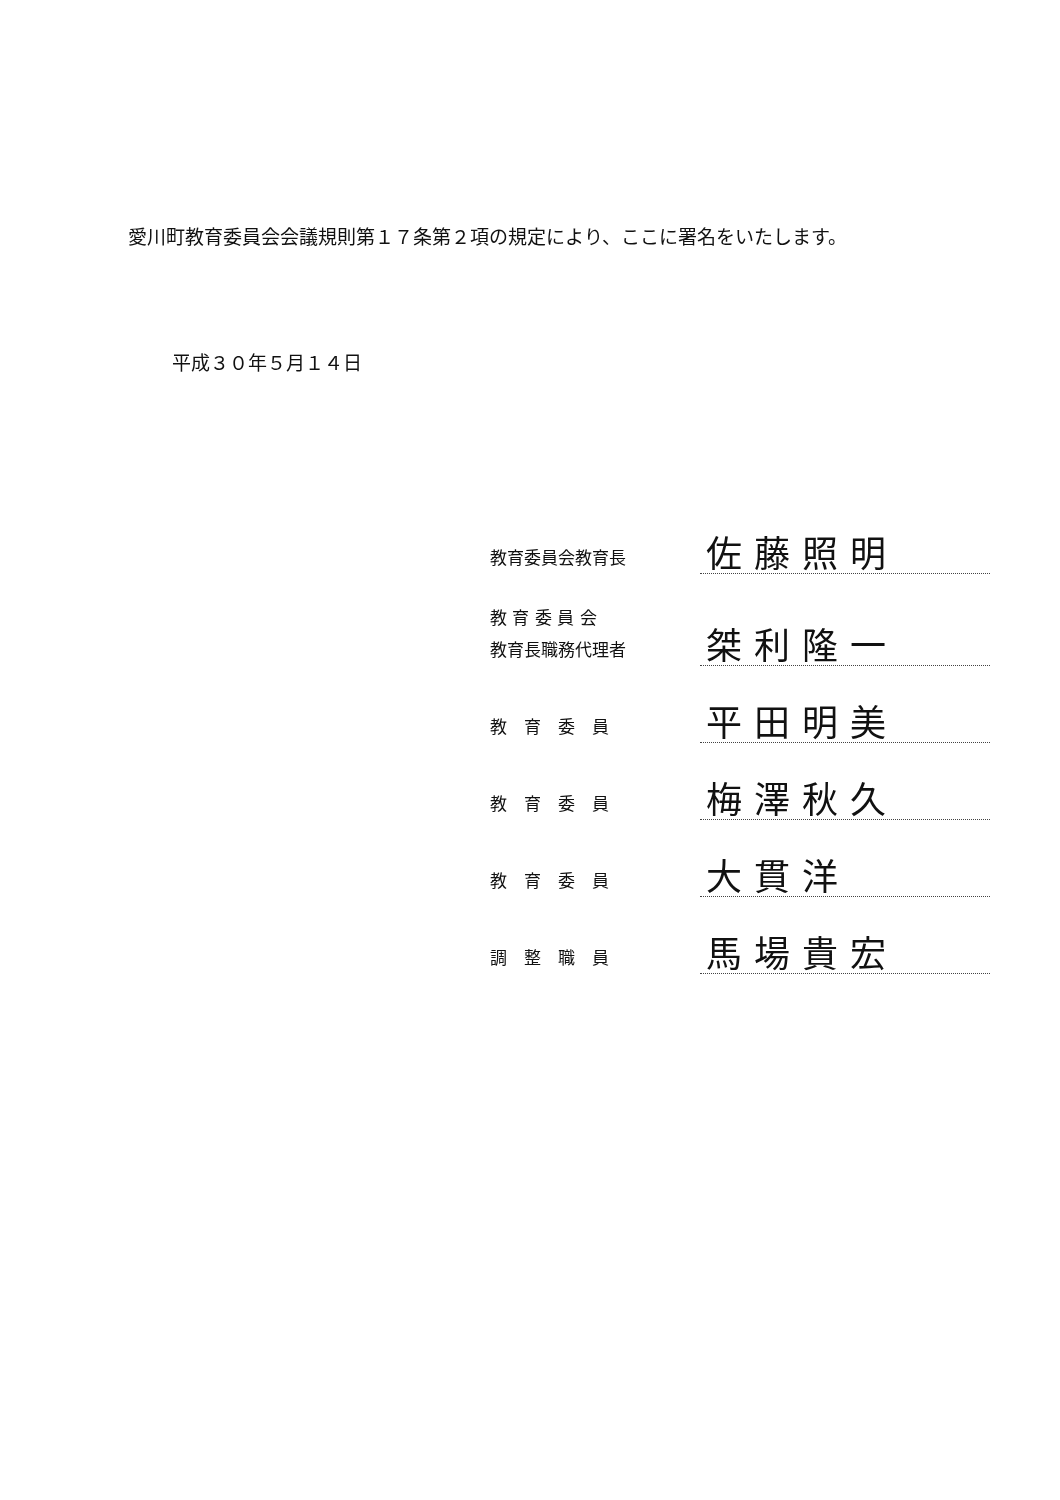愛川町教育委員会会議規則第１７条第２項の規定により、ここに署名をいたします。
平成３０年５月１４日
教育委員会教育長
佐藤照明
教 育 委 員 会
教育長職務代理者
桀利隆一
教　育　委　員
平田明美
教　育　委　員
梅澤秋久
教　育　委　員
大貫洋
調　整　職　員
馬場貴宏